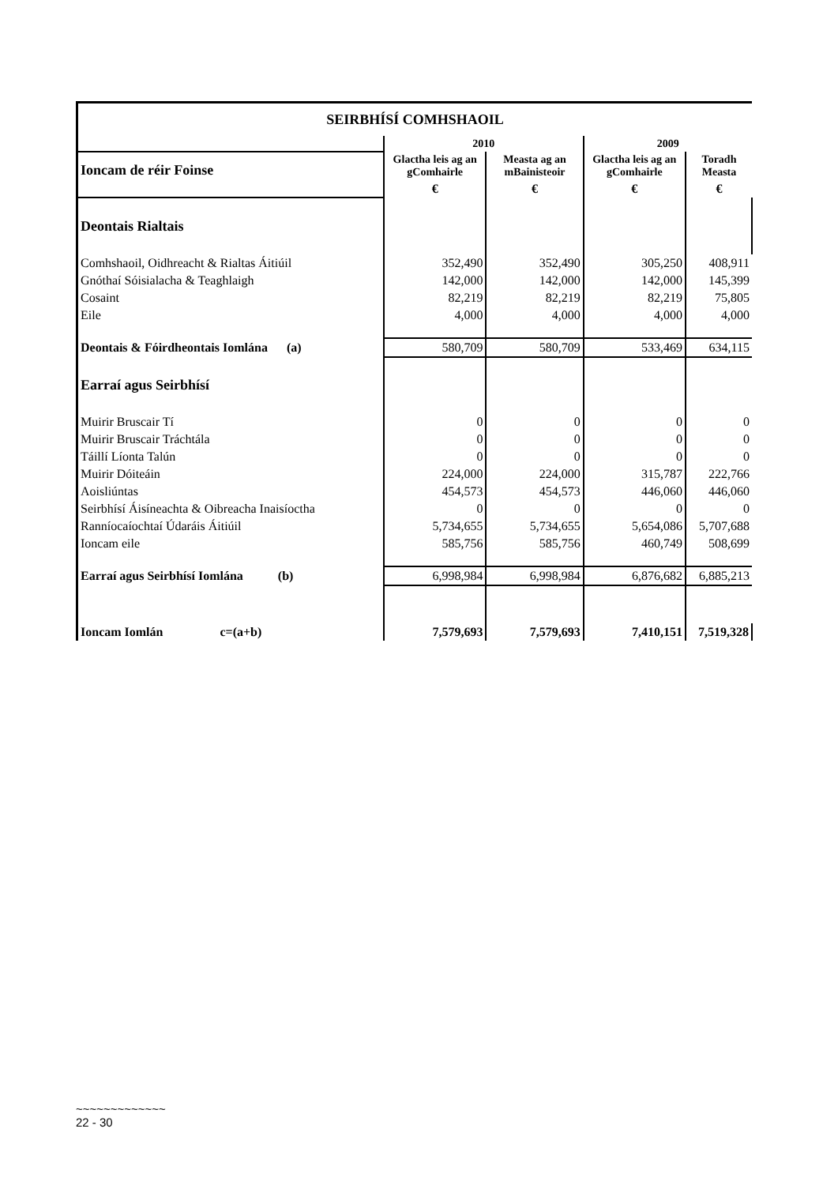| SEIRBHÍSÍ COMHSHAOIL | | | | |
| --- | --- | --- | --- | --- |
| | 2010 | | 2009 | |
| Ioncam de réir Foinse | Glactha leis ag an gComhairle | Measta ag an mBainisteoir | Glactha leis ag an gComhairle | Toradh Measta |
| | € | € | € | € |
| Deontais Rialtais | | | | |
| Comhshaoil, Oidhreacht & Rialtas Áitiúil | 352,490 | 352,490 | 305,250 | 408,911 |
| Gnóthaí Sóisialacha & Teaghlaigh | 142,000 | 142,000 | 142,000 | 145,399 |
| Cosaint | 82,219 | 82,219 | 82,219 | 75,805 |
| Eile | 4,000 | 4,000 | 4,000 | 4,000 |
| Deontais & Fóirdheontais Iomlána (a) | 580,709 | 580,709 | 533,469 | 634,115 |
| Earraí agus Seirbhísí | | | | |
| Muirir Bruscair Tí | 0 | 0 | 0 | 0 |
| Muirir Bruscair Tráchtála | 0 | 0 | 0 | 0 |
| Táillí Líonta Talún | 0 | 0 | 0 | 0 |
| Muirir Dóiteáin | 224,000 | 224,000 | 315,787 | 222,766 |
| Aoisliúntas | 454,573 | 454,573 | 446,060 | 446,060 |
| Seirbhísí Áisíneachta & Oibreacha Inaisíoctha | 0 | 0 | 0 | 0 |
| Ranníocaíochtaí Údaráis Áitiúil | 5,734,655 | 5,734,655 | 5,654,086 | 5,707,688 |
| Ioncam eile | 585,756 | 585,756 | 460,749 | 508,699 |
| Earraí agus Seirbhísí Iomlána (b) | 6,998,984 | 6,998,984 | 6,876,682 | 6,885,213 |
| Ioncam Iomlán c=(a+b) | 7,579,693 | 7,579,693 | 7,410,151 | 7,519,328 |
~~~~~~~~~~~~~
22 - 30